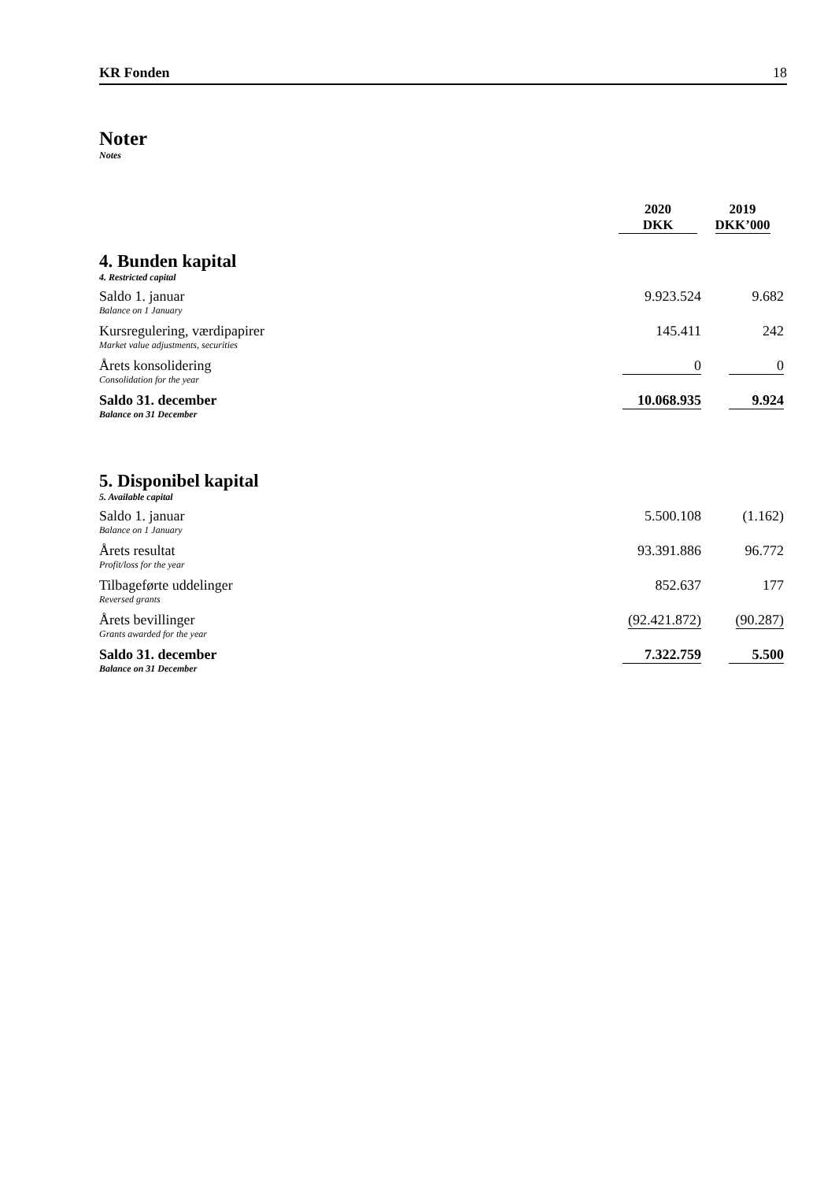KR Fonden 18
Noter
Notes
| | 2020 DKK | 2019 DKK’000 |
| --- | --- | --- |
| 4. Bunden kapital 4. Restricted capital | | |
| Saldo 1. januar Balance on 1 January | 9.923.524 | 9.682 |
| Kursregulering, værdipapirer Market value adjustments, securities | 145.411 | 242 |
| Årets konsolidering Consolidation for the year | 0 | 0 |
| Saldo 31. december Balance on 31 December | 10.068.935 | 9.924 |
| 5. Disponibel kapital 5. Available capital | | |
| Saldo 1. januar Balance on 1 January | 5.500.108 | (1.162) |
| Årets resultat Profit/loss for the year | 93.391.886 | 96.772 |
| Tilbageførte uddelinger Reversed grants | 852.637 | 177 |
| Årets bevillinger Grants awarded for the year | (92.421.872) | (90.287) |
| Saldo 31. december Balance on 31 December | 7.322.759 | 5.500 |